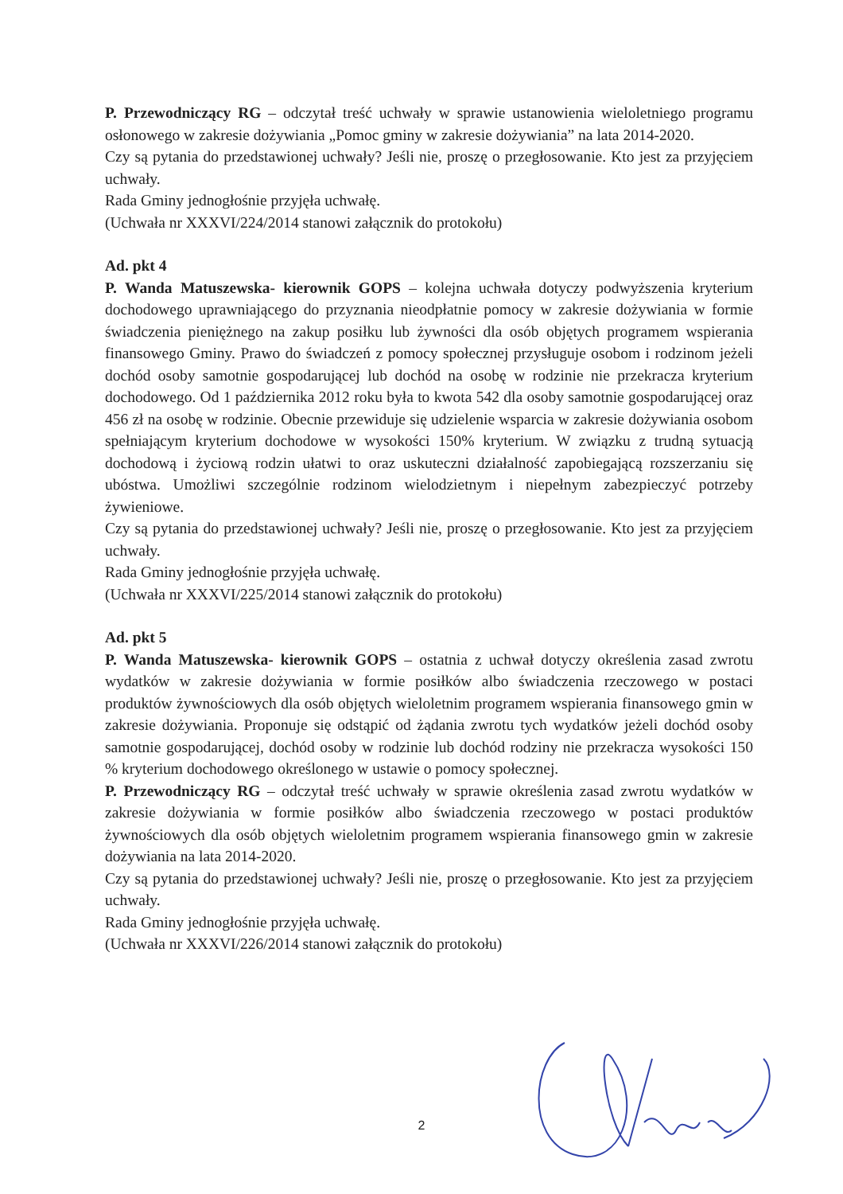P. Przewodniczący RG – odczytał treść uchwały w sprawie ustanowienia wieloletniego programu osłonowego w zakresie dożywiania „Pomoc gminy w zakresie dożywiania” na lata 2014-2020.
Czy są pytania do przedstawionej uchwały? Jeśli nie, proszę o przegłosowanie. Kto jest za przyjęciem uchwały.
Rada Gminy jednogłośnie przyjęła uchwałę.
(Uchwała nr XXXVI/224/2014 stanowi załącznik do protokołu)
Ad. pkt 4
P. Wanda Matuszewska- kierownik GOPS – kolejna uchwała dotyczy podwyższenia kryterium dochodowego uprawniającego do przyznania nieodpłatnie pomocy w zakresie dożywiania w formie świadczenia pieniężnego na zakup posiłku lub żywności dla osób objętych programem wspierania finansowego Gminy. Prawo do świadczeń z pomocy społecznej przysługuje osobom i rodzinom jeżeli dochód osoby samotnie gospodarującej lub dochód na osobę w rodzinie nie przekracza kryterium dochodowego. Od 1 października 2012 roku była to kwota 542 dla osoby samotnie gospodarującej oraz 456 zł na osobę w rodzinie. Obecnie przewiduje się udzielenie wsparcia w zakresie dożywiania osobom spełniającym kryterium dochodowe w wysokości 150% kryterium. W związku z trudną sytuacją dochodową i życiową rodzin ułatwi to oraz uskuteczni działalność zapobiegającą rozszerzaniu się ubóstwa. Umożliwi szczególnie rodzinom wielodzietnym i niepełnym zabezpieczyć potrzeby żywieniowe.
Czy są pytania do przedstawionej uchwały? Jeśli nie, proszę o przegłosowanie. Kto jest za przyjęciem uchwały.
Rada Gminy jednogłośnie przyjęła uchwałę.
(Uchwała nr XXXVI/225/2014 stanowi załącznik do protokołu)
Ad. pkt 5
P. Wanda Matuszewska- kierownik GOPS – ostatnia z uchwał dotyczy określenia zasad zwrotu wydatków w zakresie dożywiania w formie posiłków albo świadczenia rzeczowego w postaci produktów żywnościowych dla osób objętych wieloletnim programem wspierania finansowego gmin w zakresie dożywiania. Proponuje się odstąpić od żądania zwrotu tych wydatków jeżeli dochód osoby samotnie gospodarującej, dochód osoby w rodzinie lub dochód rodziny nie przekracza wysokości 150 % kryterium dochodowego określonego w ustawie o pomocy społecznej.
P. Przewodniczący RG – odczytał treść uchwały w sprawie określenia zasad zwrotu wydatków w zakresie dożywiania w formie posiłków albo świadczenia rzeczowego w postaci produktów żywnościowych dla osób objętych wieloletnim programem wspierania finansowego gmin w zakresie dożywiania na lata 2014-2020.
Czy są pytania do przedstawionej uchwały? Jeśli nie, proszę o przegłosowanie. Kto jest za przyjęciem uchwały.
Rada Gminy jednogłośnie przyjęła uchwałę.
(Uchwała nr XXXVI/226/2014 stanowi załącznik do protokołu)
2